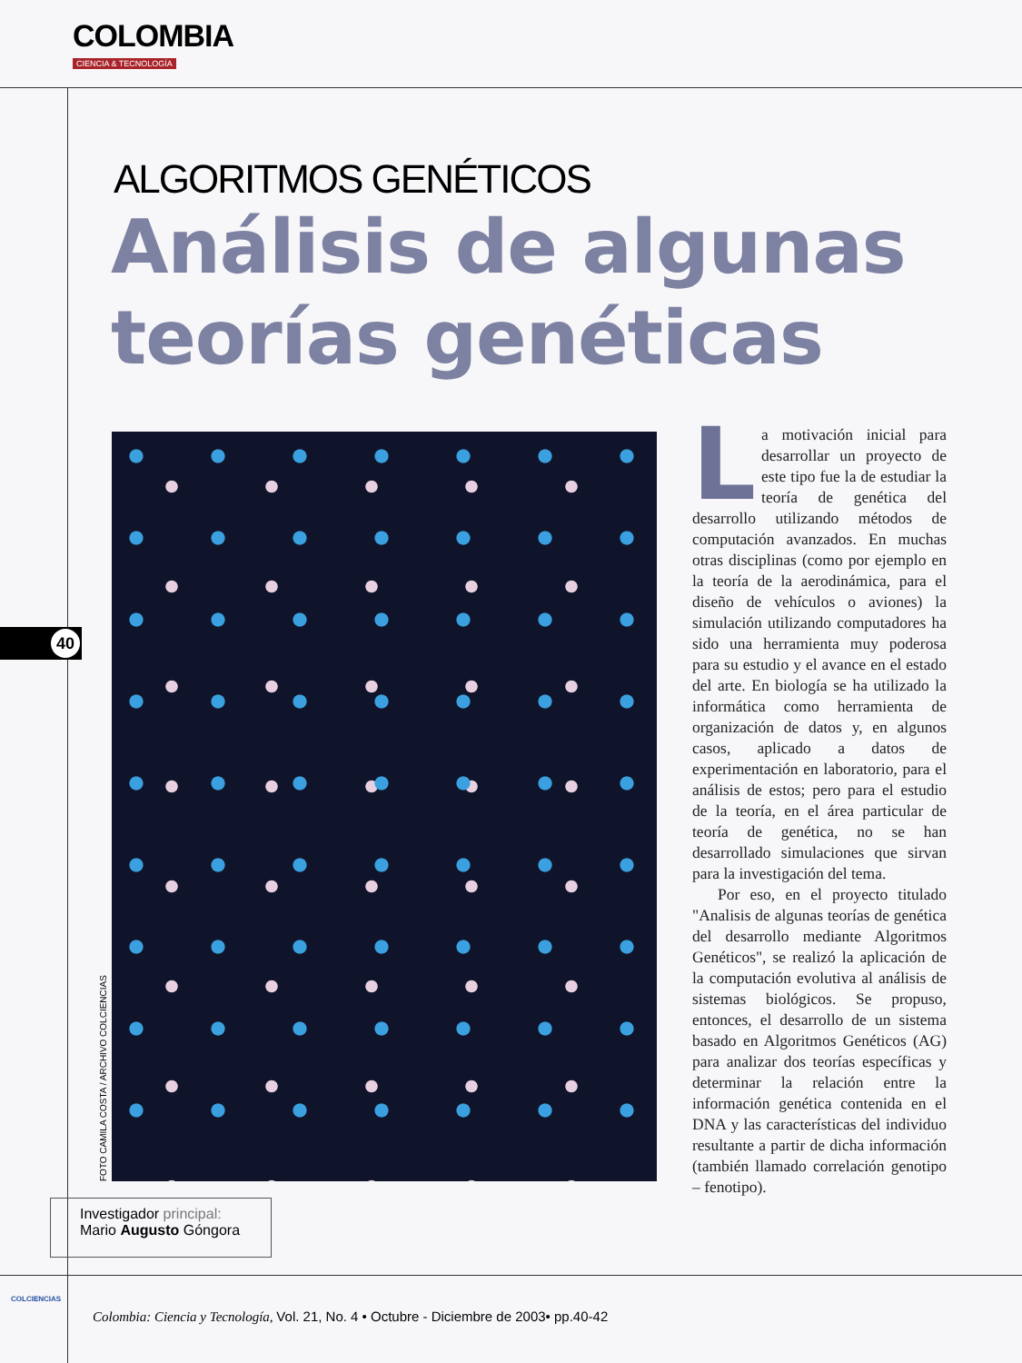COLOMBIA
CIENCIA & TECNOLOGÍA
ALGORITMOS GENÉTICOS
Análisis de algunas
teorías genéticas
FOTO CAMILA COSTA / ARCHIVO COLCIENCIAS
40
La motivación inicial para desarrollar un proyecto de este tipo fue la de estudiar la teoría de genética del desarrollo utilizando métodos de computación avanzados. En muchas otras disciplinas (como por ejemplo en la teoría de la aerodinámica, para el diseño de vehículos o aviones) la simulación utilizando computadores ha sido una herramienta muy poderosa para su estudio y el avance en el estado del arte. En biología se ha utilizado la informática como herramienta de organización de datos y, en algunos casos, aplicado a datos de experimentación en laboratorio, para el análisis de estos; pero para el estudio de la teoría, en el área particular de teoría de genética, no se han desarrollado simulaciones que sirvan para la investigación del tema.
Por eso, en el proyecto titulado "Analisis de algunas teorías de genética del desarrollo mediante Algoritmos Genéticos", se realizó la aplicación de la computación evolutiva al análisis de sistemas biológicos. Se propuso, entonces, el desarrollo de un sistema basado en Algoritmos Genéticos (AG) para analizar dos teorías específicas y determinar la relación entre la información genética contenida en el DNA y las características del individuo resultante a partir de dicha información (también llamado correlación genotipo – fenotipo).
Investigador principal:
Mario Augusto Góngora
COLCIENCIAS
Colombia: Ciencia y Tecnología, Vol. 21, No. 4 • Octubre - Diciembre de 2003• pp.40-42